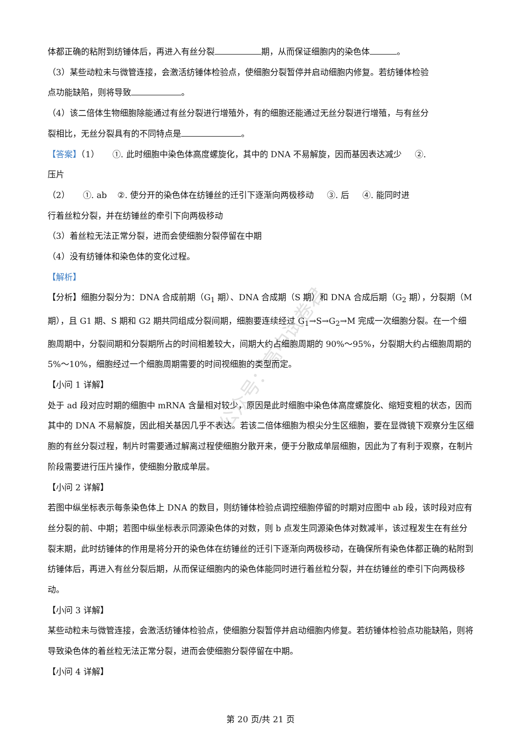公众号：高中试卷君
体都正确的粘附到纺锤体后，再进入有丝分裂 期，从而保证细胞内的染色体 。
（3）某些动粒未与微管连接，会激活纺锤体检验点，使细胞分裂暂停并启动细胞内修复。若纺锤体检验
点功能缺陷，则将导致 。
（4）该二倍体生物细胞除能通过有丝分裂进行增殖外，有的细胞还能通过无丝分裂进行增殖，与有丝分
裂相比，无丝分裂具有的不同特点是 。
【答案】（1） ①. 此时细胞中染色体高度螺旋化，其中的 DNA 不易解旋，因而基因表达减少 ②.
压片
（2） ①. ab ②. 使分开的染色体在纺锤丝的迁引下逐渐向两极移动 ③. 后 ④. 能同时进
行着丝粒分裂，并在纺锤丝的牵引下向两极移动
（3）着丝粒无法正常分裂，进而会使细胞分裂停留在中期
（4）没有纺锤体和染色体的变化过程。
【解析】
【分析】细胞分裂分为：DNA 合成前期（G<sub>1</sub> 期）、DNA 合成期（S 期）和 DNA 合成后期（G<sub>2</sub> 期），分裂期（M 期），且 G1 期、S 期和 G2 期共同组成分裂间期，细胞要连续经过 G<sub>1</sub>→S→G<sub>2</sub>→M 完成一次细胞分裂。在一个细胞周期中，分裂间期和分裂期所占的时间相差较大，间期大约占细胞周期的 90%～95%，分裂期大约占细胞周期的 5%～10%，细胞经过一个细胞周期需要的时间视细胞的类型而定。
【小问 1 详解】
处于 ad 段对应时期的细胞中 mRNA 含量相对较少，原因是此时细胞中染色体高度螺旋化、缩短变粗的状态，因而其中的 DNA 不易解旋，因此相关基因几乎不表达。若该二倍体细胞为根尖分生区细胞，要在显微镜下观察分生区细胞的有丝分裂过程，制片时需要通过解离过程使细胞分散开来，便于分散成单层细胞，因此为了有利于观察，在制片阶段需要进行压片操作，使细胞分散成单层。
【小问 2 详解】
若图中纵坐标表示每条染色体上 DNA 的数目，则纺锤体检验点调控细胞停留的时期对应图中 ab 段，该时段对应有丝分裂的前、中期；若图中纵坐标表示同源染色体的对数，则 b 点发生同源染色体对数减半，该过程发生在有丝分裂末期，此时纺锤体的作用是将分开的染色体在纺锤丝的迁引下逐渐向两极移动，在确保所有染色体都正确的粘附到纺锤体后，再进入有丝分裂后期，从而保证细胞内的染色体能同时进行着丝粒分裂，并在纺锤丝的牵引下向两极移动。
【小问 3 详解】
某些动粒未与微管连接，会激活纺锤体检验点，使细胞分裂暂停并启动细胞内修复。若纺锤体检验点功能缺陷，则将导致染色体的着丝粒无法正常分裂，进而会使细胞分裂停留在中期。
【小问 4 详解】
第 20 页/共 21 页